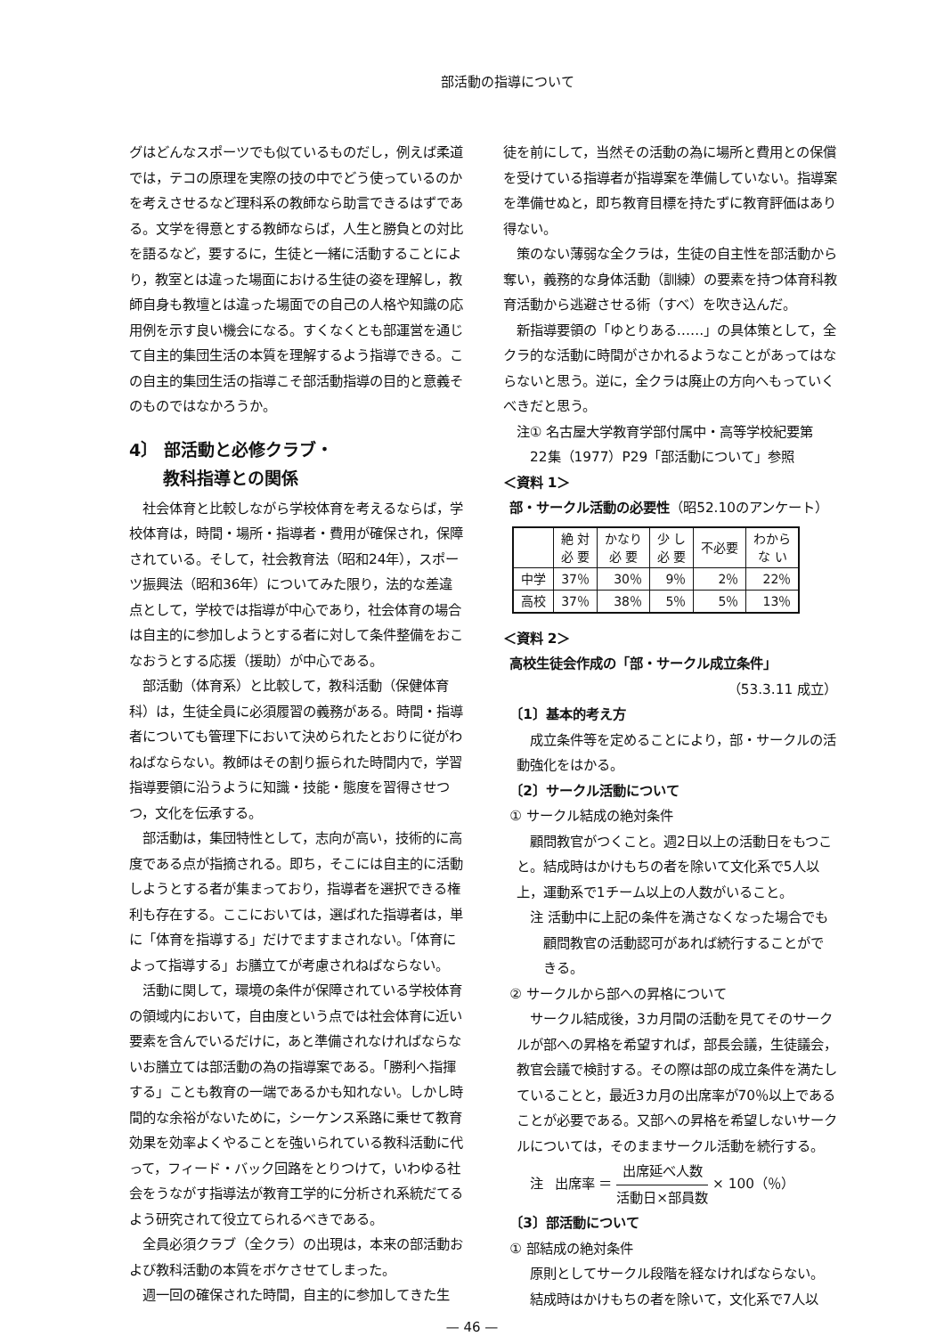部活動の指導について
グはどんなスポーツでも似ているものだし，例えば柔道では，テコの原理を実際の技の中でどう使っているのかを考えさせるなど理科系の教師なら助言できるはずである。文学を得意とする教師ならば，人生と勝負との対比を語るなど，要するに，生徒と一緒に活動することにより，教室とは違った場面における生徒の姿を理解し，教師自身も教壇とは違った場面での自己の人格や知識の応用例を示す良い機会になる。すくなくとも部運営を通じて自主的集団生活の本質を理解するよう指導できる。この自主的集団生活の指導こそ部活動指導の目的と意義そのものではなかろうか。
4〕 部活動と必修クラブ・
  教科指導との関係
社会体育と比較しながら学校体育を考えるならば，学校体育は，時間・場所・指導者・費用が確保され，保障されている。そして，社会教育法（昭和24年），スポーツ振興法（昭和36年）についてみた限り，法的な差違点として，学校では指導が中心であり，社会体育の場合は自主的に参加しようとする者に対して条件整備をおこなおうとする応援（援助）が中心である。
部活動（体育系）と比較して，教科活動（保健体育科）は，生徒全員に必須履習の義務がある。時間・指導者についても管理下において決められたとおりに従がわねばならない。教師はその割り振られた時間内で，学習指導要領に沿うように知識・技能・態度を習得させつつ，文化を伝承する。
部活動は，集団特性として，志向が高い，技術的に高度である点が指摘される。即ち，そこには自主的に活動しようとする者が集まっており，指導者を選択できる権利も存在する。ここにおいては，選ばれた指導者は，単に「体育を指導する」だけでますまされない。「体育によって指導する」お膳立てが考慮されねばならない。
活動に関して，環境の条件が保障されている学校体育の領域内において，自由度という点では社会体育に近い要素を含んでいるだけに，あと準備されなければならないお膳立ては部活動の為の指導案である。「勝利へ指揮する」ことも教育の一端であるかも知れない。しかし時間的な余裕がないために，シーケンス系路に乗せて教育効果を効率よくやることを強いられている教科活動に代って，フィード・バック回路をとりつけて，いわゆる社会をうながす指導法が教育工学的に分析され系統だてるよう研究されて役立てられるべきである。
全員必須クラブ（全クラ）の出現は，本来の部活動および教科活動の本質をボケさせてしまった。
週一回の確保された時間，自主的に参加してきた生
徒を前にして，当然その活動の為に場所と費用との保償を受けている指導者が指導案を準備していない。指導案を準備せぬと，即ち教育目標を持たずに教育評価はあり得ない。
策のない薄弱な全クラは，生徒の自主性を部活動から奪い，義務的な身体活動（訓練）の要素を持つ体育科教育活動から逃避させる術（すべ）を吹き込んだ。
新指導要領の「ゆとりある……」の具体策として，全クラ的な活動に時間がさかれるようなことがあってはならないと思う。逆に，全クラは廃止の方向へもっていくべきだと思う。
注① 名古屋大学教育学部付属中・高等学校紀要第
  22集（1977）P29「部活動について」参照
＜資料 1＞
 部・サークル活動の必要性（昭52.10のアンケート）
| | 絶 対 必 要 | かなり 必 要 | 少 し 必 要 | 不必要 | わから な い |
| --- | --- | --- | --- | --- | --- |
| 中学 | 37％ | 30％ | 9％ | 2％ | 22％ |
| 高校 | 37％ | 38％ | 5％ | 5％ | 13％ |
＜資料 2＞
 高校生徒会作成の「部・サークル成立条件」
（53.3.11 成立）
 〔1〕基本的考え方
成立条件等を定めることにより，部・サークルの活動強化をはかる。
 〔2〕サークル活動について
 ① サークル結成の絶対条件
顧問教官がつくこと。週2日以上の活動日をもつこと。結成時はかけもちの者を除いて文化系で5人以上，運動系で1チーム以上の人数がいること。
注 活動中に上記の条件を満さなくなった場合でも顧問教官の活動認可があれば続行することができる。
 ② サークルから部への昇格について
サークル結成後，3カ月間の活動を見てそのサークルが部への昇格を希望すれば，部長会議，生徒議会，教官会議で検討する。その際は部の成立条件を満たしていることと，最近3カ月の出席率が70％以上であることが必要である。又部への昇格を希望しないサークルについては，そのままサークル活動を続行する。
注  出席率 ＝ 出席延べ人数 活動日×部員数 × 100（％）
 〔3〕部活動について
 ① 部結成の絶対条件
原則としてサークル段階を経なければならない。
結成時はかけもちの者を除いて，文化系で7人以
— 46 —